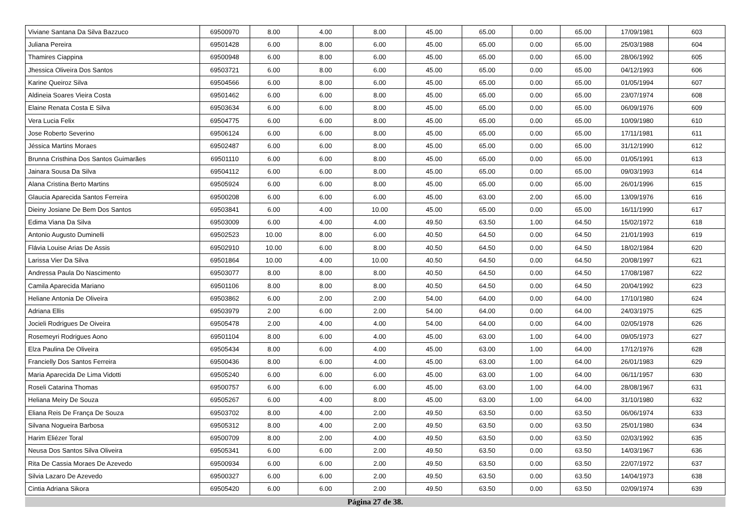| Viviane Santana Da Silva Bazzuco | 69500970 | 8.00 | 4.00 | 8.00 | 45.00 | 65.00 | 0.00 | 65.00 | 17/09/1981 | 603 |
| Juliana Pereira | 69501428 | 6.00 | 8.00 | 6.00 | 45.00 | 65.00 | 0.00 | 65.00 | 25/03/1988 | 604 |
| Thamires Ciappina | 69500948 | 6.00 | 8.00 | 6.00 | 45.00 | 65.00 | 0.00 | 65.00 | 28/06/1992 | 605 |
| Jhessica Oliveira Dos Santos | 69503721 | 6.00 | 8.00 | 6.00 | 45.00 | 65.00 | 0.00 | 65.00 | 04/12/1993 | 606 |
| Karine Queiroz Silva | 69504566 | 6.00 | 8.00 | 6.00 | 45.00 | 65.00 | 0.00 | 65.00 | 01/05/1994 | 607 |
| Aldineia Soares Vieira Costa | 69501462 | 6.00 | 6.00 | 8.00 | 45.00 | 65.00 | 0.00 | 65.00 | 23/07/1974 | 608 |
| Elaine Renata Costa E Silva | 69503634 | 6.00 | 6.00 | 8.00 | 45.00 | 65.00 | 0.00 | 65.00 | 06/09/1976 | 609 |
| Vera Lucia Felix | 69504775 | 6.00 | 6.00 | 8.00 | 45.00 | 65.00 | 0.00 | 65.00 | 10/09/1980 | 610 |
| Jose Roberto Severino | 69506124 | 6.00 | 6.00 | 8.00 | 45.00 | 65.00 | 0.00 | 65.00 | 17/11/1981 | 611 |
| Jéssica Martins Moraes | 69502487 | 6.00 | 6.00 | 8.00 | 45.00 | 65.00 | 0.00 | 65.00 | 31/12/1990 | 612 |
| Brunna Cristhina Dos Santos Guimarães | 69501110 | 6.00 | 6.00 | 8.00 | 45.00 | 65.00 | 0.00 | 65.00 | 01/05/1991 | 613 |
| Jainara Sousa Da Silva | 69504112 | 6.00 | 6.00 | 8.00 | 45.00 | 65.00 | 0.00 | 65.00 | 09/03/1993 | 614 |
| Alana Cristina Berto Martins | 69505924 | 6.00 | 6.00 | 8.00 | 45.00 | 65.00 | 0.00 | 65.00 | 26/01/1996 | 615 |
| Glaucia Aparecida Santos Ferreira | 69500208 | 6.00 | 6.00 | 6.00 | 45.00 | 63.00 | 2.00 | 65.00 | 13/09/1976 | 616 |
| Dieiny Josiane De Bem Dos Santos | 69503841 | 6.00 | 4.00 | 10.00 | 45.00 | 65.00 | 0.00 | 65.00 | 16/11/1990 | 617 |
| Edima Viana Da Silva | 69503009 | 6.00 | 4.00 | 4.00 | 49.50 | 63.50 | 1.00 | 64.50 | 15/02/1972 | 618 |
| Antonio Augusto Duminelli | 69502523 | 10.00 | 8.00 | 6.00 | 40.50 | 64.50 | 0.00 | 64.50 | 21/01/1993 | 619 |
| Flávia Louise Arias De Assis | 69502910 | 10.00 | 6.00 | 8.00 | 40.50 | 64.50 | 0.00 | 64.50 | 18/02/1984 | 620 |
| Larissa Vier Da Silva | 69501864 | 10.00 | 4.00 | 10.00 | 40.50 | 64.50 | 0.00 | 64.50 | 20/08/1997 | 621 |
| Andressa Paula Do Nascimento | 69503077 | 8.00 | 8.00 | 8.00 | 40.50 | 64.50 | 0.00 | 64.50 | 17/08/1987 | 622 |
| Camila Aparecida Mariano | 69501106 | 8.00 | 8.00 | 8.00 | 40.50 | 64.50 | 0.00 | 64.50 | 20/04/1992 | 623 |
| Heliane Antonia De Oliveira | 69503862 | 6.00 | 2.00 | 2.00 | 54.00 | 64.00 | 0.00 | 64.00 | 17/10/1980 | 624 |
| Adriana Ellis | 69503979 | 2.00 | 6.00 | 2.00 | 54.00 | 64.00 | 0.00 | 64.00 | 24/03/1975 | 625 |
| Jocieli Rodrigues De Oiveira | 69505478 | 2.00 | 4.00 | 4.00 | 54.00 | 64.00 | 0.00 | 64.00 | 02/05/1978 | 626 |
| Rosemeyri Rodrigues Aono | 69501104 | 8.00 | 6.00 | 4.00 | 45.00 | 63.00 | 1.00 | 64.00 | 09/05/1973 | 627 |
| Elza Paulina De Oliveira | 69505434 | 8.00 | 6.00 | 4.00 | 45.00 | 63.00 | 1.00 | 64.00 | 17/12/1976 | 628 |
| Francielly Dos Santos Ferreira | 69500436 | 8.00 | 6.00 | 4.00 | 45.00 | 63.00 | 1.00 | 64.00 | 26/01/1983 | 629 |
| Maria Aparecida De Lima Vidotti | 69505240 | 6.00 | 6.00 | 6.00 | 45.00 | 63.00 | 1.00 | 64.00 | 06/11/1957 | 630 |
| Roseli Catarina Thomas | 69500757 | 6.00 | 6.00 | 6.00 | 45.00 | 63.00 | 1.00 | 64.00 | 28/08/1967 | 631 |
| Heliana Meiry De Souza | 69505267 | 6.00 | 4.00 | 8.00 | 45.00 | 63.00 | 1.00 | 64.00 | 31/10/1980 | 632 |
| Eliana Reis De França De Souza | 69503702 | 8.00 | 4.00 | 2.00 | 49.50 | 63.50 | 0.00 | 63.50 | 06/06/1974 | 633 |
| Silvana Nogueira Barbosa | 69505312 | 8.00 | 4.00 | 2.00 | 49.50 | 63.50 | 0.00 | 63.50 | 25/01/1980 | 634 |
| Harim Eliézer Toral | 69500709 | 8.00 | 2.00 | 4.00 | 49.50 | 63.50 | 0.00 | 63.50 | 02/03/1992 | 635 |
| Neusa Dos Santos Silva Oliveira | 69505341 | 6.00 | 6.00 | 2.00 | 49.50 | 63.50 | 0.00 | 63.50 | 14/03/1967 | 636 |
| Rita De Cassia Moraes De Azevedo | 69500934 | 6.00 | 6.00 | 2.00 | 49.50 | 63.50 | 0.00 | 63.50 | 22/07/1972 | 637 |
| Silvia Lazaro De Azevedo | 69500327 | 6.00 | 6.00 | 2.00 | 49.50 | 63.50 | 0.00 | 63.50 | 14/04/1973 | 638 |
| Cintia Adriana Sikora | 69505420 | 6.00 | 6.00 | 2.00 | 49.50 | 63.50 | 0.00 | 63.50 | 02/09/1974 | 639 |
Página 27 de 38.